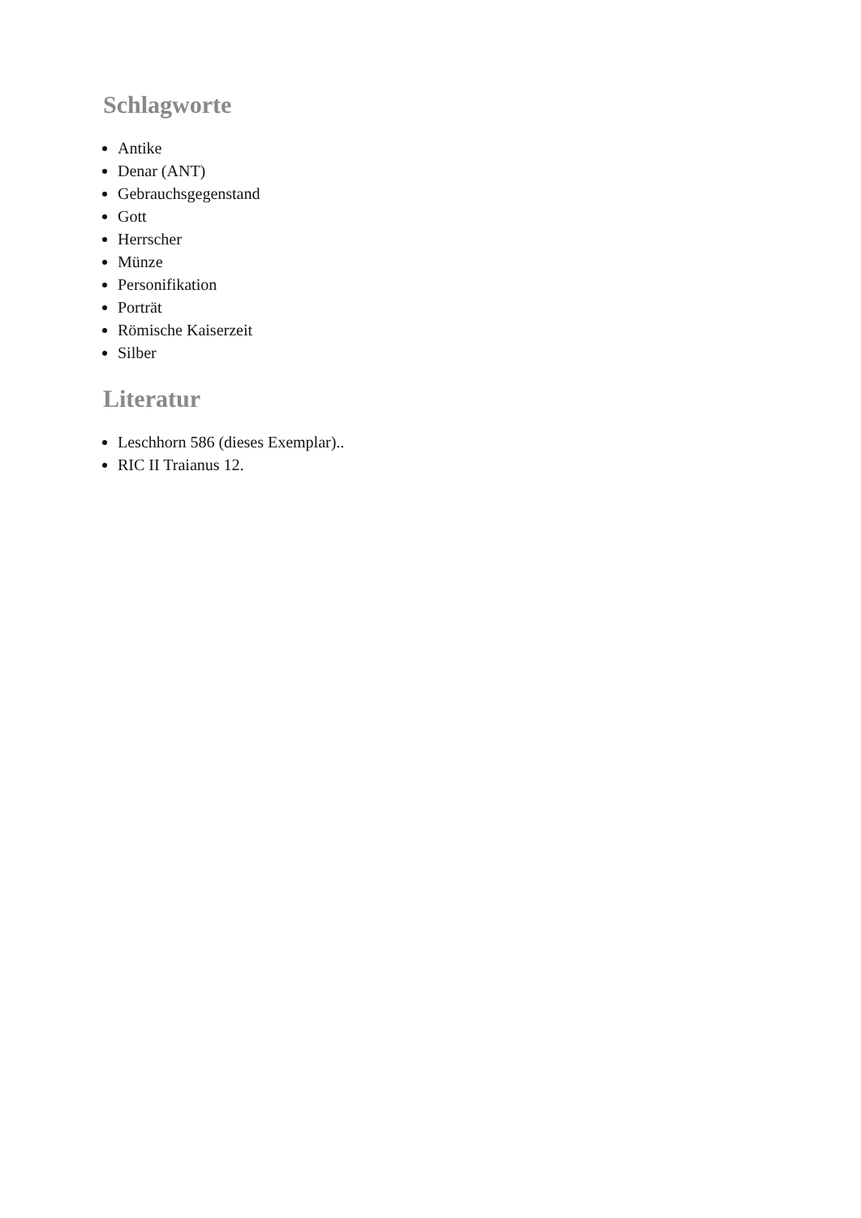Schlagworte
Antike
Denar (ANT)
Gebrauchsgegenstand
Gott
Herrscher
Münze
Personifikation
Porträt
Römische Kaiserzeit
Silber
Literatur
Leschhorn 586 (dieses Exemplar)..
RIC II Traianus 12.